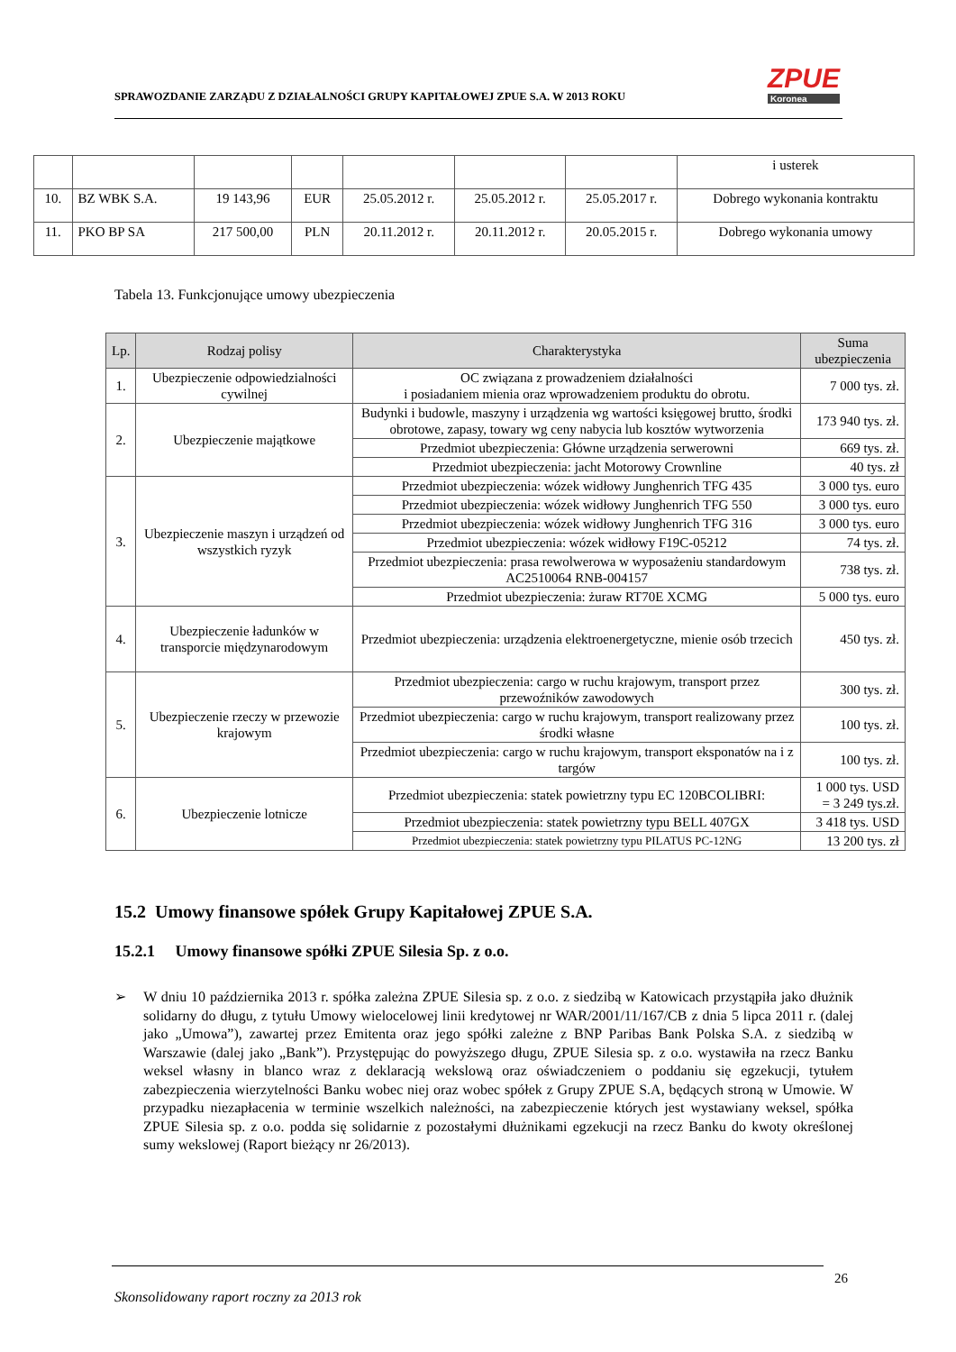ZPUE
Koronea
SPRAWOZDANIE ZARZĄDU Z DZIAŁALNOŚCI GRUPY KAPITAŁOWEJ ZPUE S.A. W 2013 ROKU
| | | | | | | | i usterek |
| 10. | BZ WBK S.A. | 19 143,96 | EUR | 25.05.2012 r. | 25.05.2012 r. | 25.05.2017 r. | Dobrego wykonania kontraktu |
| 11. | PKO BP SA | 217 500,00 | PLN | 20.11.2012 r. | 20.11.2012 r. | 20.05.2015 r. | Dobrego wykonania umowy |
Tabela 13. Funkcjonujące umowy ubezpieczenia
| Lp. | Rodzaj polisy | Charakterystyka | Suma ubezpieczenia |
| --- | --- | --- | --- |
| 1. | Ubezpieczenie odpowiedzialności cywilnej | OC związana z prowadzeniem działalności i posiadaniem mienia oraz wprowadzeniem produktu do obrotu. | 7 000 tys. zł. |
| 2. | Ubezpieczenie majątkowe | Budynki i budowle, maszyny i urządzenia wg wartości księgowej brutto, środki obrotowe, zapasy, towary wg ceny nabycia lub kosztów wytworzenia | 173 940 tys. zł. |
| | | Przedmiot ubezpieczenia: Główne urządzenia serwerowni | 669 tys. zł. |
| | | Przedmiot ubezpieczenia: jacht Motorowy Crownline | 40 tys. zł |
| 3. | Ubezpieczenie maszyn i urządzeń od wszystkich ryzyk | Przedmiot ubezpieczenia: wózek widłowy Junghenrich TFG 435 | 3 000 tys. euro |
| | | Przedmiot ubezpieczenia: wózek widłowy Junghenrich TFG 550 | 3 000 tys. euro |
| | | Przedmiot ubezpieczenia: wózek widłowy Junghenrich TFG 316 | 3 000 tys. euro |
| | | Przedmiot ubezpieczenia: wózek widłowy F19C-05212 | 74 tys. zł. |
| | | Przedmiot ubezpieczenia: prasa rewolwerowa w wyposażeniu standardowym AC2510064 RNB-004157 | 738 tys. zł. |
| | | Przedmiot ubezpieczenia: żuraw RT70E XCMG | 5 000 tys. euro |
| 4. | Ubezpieczenie ładunków w transporcie międzynarodowym | Przedmiot ubezpieczenia: urządzenia elektroenergetyczne, mienie osób trzecich | 450 tys. zł. |
| 5. | Ubezpieczenie rzeczy w przewozie krajowym | Przedmiot ubezpieczenia: cargo w ruchu krajowym, transport przez przewoźników zawodowych | 300 tys. zł. |
| | | Przedmiot ubezpieczenia: cargo w ruchu krajowym, transport realizowany przez środki własne | 100 tys. zł. |
| | | Przedmiot ubezpieczenia: cargo w ruchu krajowym, transport eksponatów na i z targów | 100 tys. zł. |
| 6. | Ubezpieczenie lotnicze | Przedmiot ubezpieczenia: statek powietrzny typu EC 120BCOLIBRI: | 1 000 tys. USD = 3 249 tys.zł. |
| | | Przedmiot ubezpieczenia: statek powietrzny typu BELL 407GX | 3 418 tys. USD |
| | | Przedmiot ubezpieczenia: statek powietrzny typu PILATUS PC-12NG | 13 200 tys. zł |
15.2 Umowy finansowe spółek Grupy Kapitałowej ZPUE S.A.
15.2.1 Umowy finansowe spółki ZPUE Silesia Sp. z o.o.
➢ W dniu 10 października 2013 r. spółka zależna ZPUE Silesia sp. z o.o. z siedzibą w Katowicach przystąpiła jako dłużnik solidarny do długu, z tytułu Umowy wielocelowej linii kredytowej nr WAR/2001/11/167/CB z dnia 5 lipca 2011 r. (dalej jako „Umowa”), zawartej przez Emitenta oraz jego spółki zależne z BNP Paribas Bank Polska S.A. z siedzibą w Warszawie (dalej jako „Bank”). Przystępując do powyższego długu, ZPUE Silesia sp. z o.o. wystawiła na rzecz Banku weksel własny in blanco wraz z deklaracją wekslową oraz oświadczeniem o poddaniu się egzekucji, tytułem zabezpieczenia wierzytelności Banku wobec niej oraz wobec spółek z Grupy ZPUE S.A, będących stroną w Umowie. W przypadku niezapłacenia w terminie wszelkich należności, na zabezpieczenie których jest wystawiany weksel, spółka ZPUE Silesia sp. z o.o. podda się solidarnie z pozostałymi dłużnikami egzekucji na rzecz Banku do kwoty określonej sumy wekslowej (Raport bieżący nr 26/2013).
26
Skonsolidowany raport roczny za 2013 rok